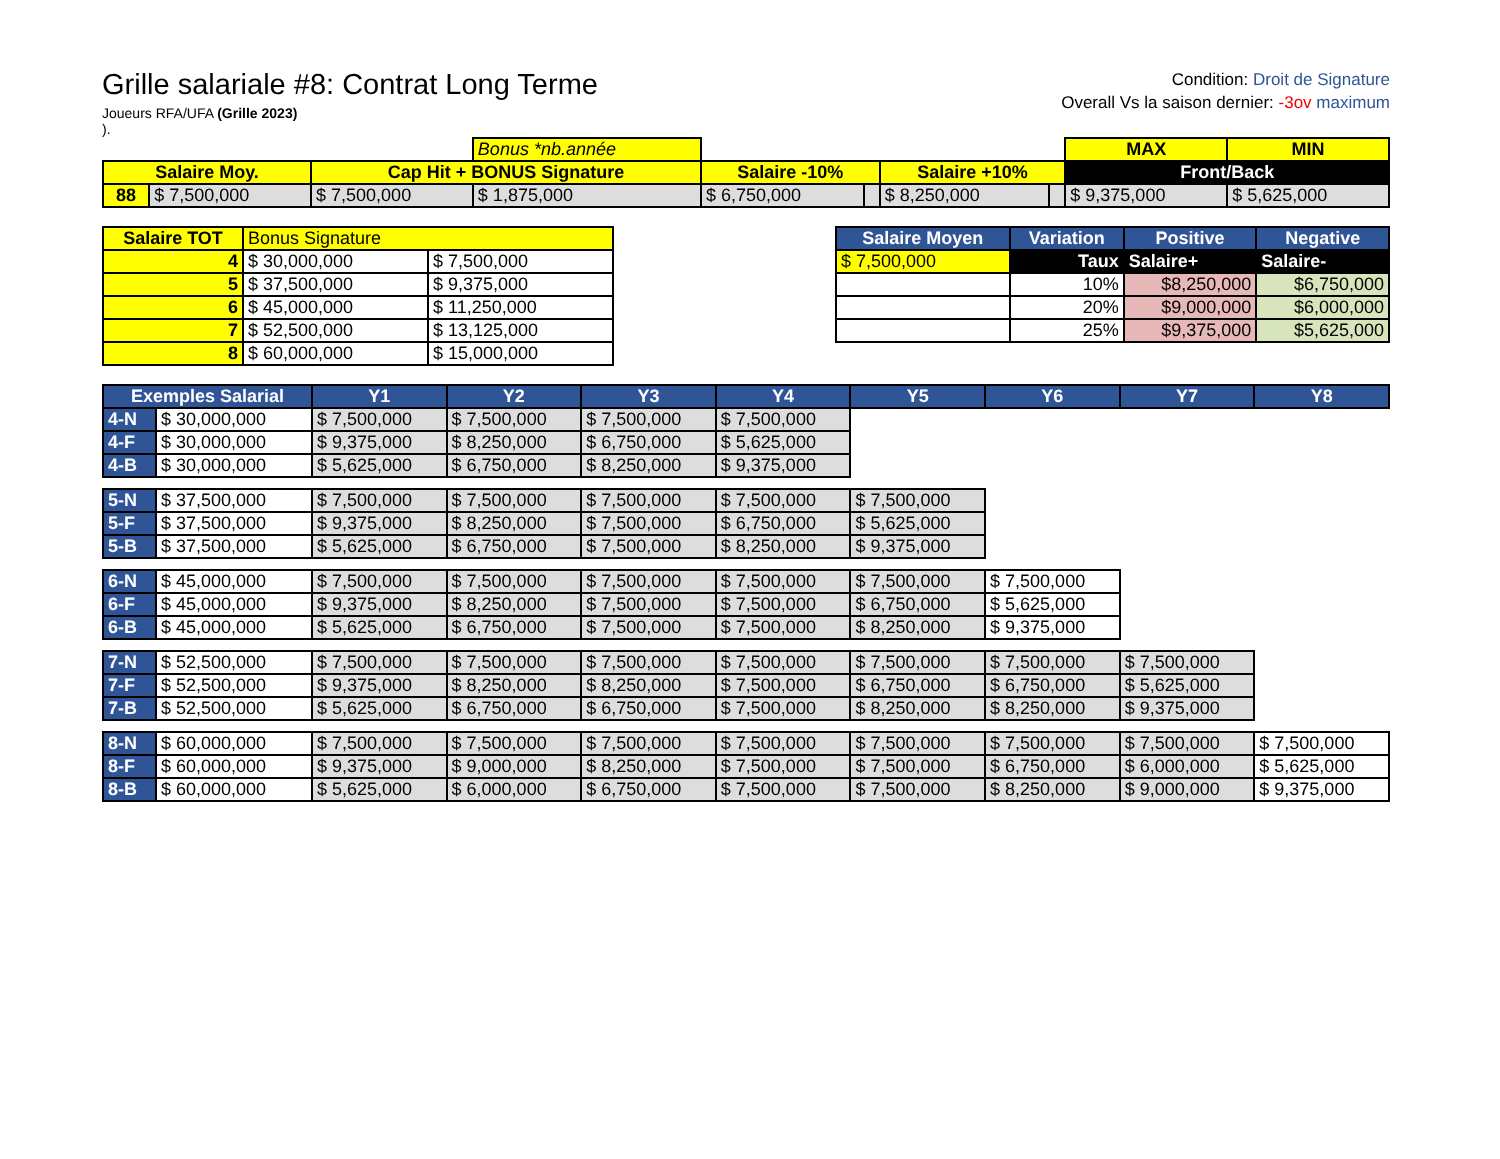Grille salariale #8: Contrat Long Terme
Joueurs RFA/UFA (Grille 2023)
).
Condition: Droit de Signature
Overall Vs la saison dernier: -3ov maximum
| | | | Bonus *nb.année | | | | | MAX | MIN |
| Salaire Moy. | | Cap Hit + BONUS Signature | | Salaire -10% | | Salaire +10% | | Front/Back | |
| 88 | $ 7,500,000 | $ 7,500,000 | $ 1,875,000 | $ 6,750,000 | | $ 8,250,000 | | $ 9,375,000 | $ 5,625,000 |
| Salaire TOT | Bonus Signature | |
| --- | --- | --- |
| 4 | $ 30,000,000 | $ 7,500,000 |
| 5 | $ 37,500,000 | $ 9,375,000 |
| 6 | $ 45,000,000 | $ 11,250,000 |
| 7 | $ 52,500,000 | $ 13,125,000 |
| 8 | $ 60,000,000 | $ 15,000,000 |
| Salaire Moyen | Variation | Positive | Negative |
| --- | --- | --- | --- |
| $ 7,500,000 | Taux | Salaire+ | Salaire- |
| | 10% | $8,250,000 | $6,750,000 |
| | 20% | $9,000,000 | $6,000,000 |
| | 25% | $9,375,000 | $5,625,000 |
| Exemples Salarial | | Y1 | Y2 | Y3 | Y4 | Y5 | Y6 | Y7 | Y8 |
| --- | --- | --- | --- | --- | --- | --- | --- | --- | --- |
| 4-N | $ 30,000,000 | $ 7,500,000 | $ 7,500,000 | $ 7,500,000 | $ 7,500,000 | | | | |
| 4-F | $ 30,000,000 | $ 9,375,000 | $ 8,250,000 | $ 6,750,000 | $ 5,625,000 | | | | |
| 4-B | $ 30,000,000 | $ 5,625,000 | $ 6,750,000 | $ 8,250,000 | $ 9,375,000 | | | | |
| 5-N | $ 37,500,000 | $ 7,500,000 | $ 7,500,000 | $ 7,500,000 | $ 7,500,000 | $ 7,500,000 | | | |
| 5-F | $ 37,500,000 | $ 9,375,000 | $ 8,250,000 | $ 7,500,000 | $ 6,750,000 | $ 5,625,000 | | | |
| 5-B | $ 37,500,000 | $ 5,625,000 | $ 6,750,000 | $ 7,500,000 | $ 8,250,000 | $ 9,375,000 | | | |
| 6-N | $ 45,000,000 | $ 7,500,000 | $ 7,500,000 | $ 7,500,000 | $ 7,500,000 | $ 7,500,000 | $ 7,500,000 | | |
| 6-F | $ 45,000,000 | $ 9,375,000 | $ 8,250,000 | $ 7,500,000 | $ 7,500,000 | $ 6,750,000 | $ 5,625,000 | | |
| 6-B | $ 45,000,000 | $ 5,625,000 | $ 6,750,000 | $ 7,500,000 | $ 7,500,000 | $ 8,250,000 | $ 9,375,000 | | |
| 7-N | $ 52,500,000 | $ 7,500,000 | $ 7,500,000 | $ 7,500,000 | $ 7,500,000 | $ 7,500,000 | $ 7,500,000 | $ 7,500,000 | |
| 7-F | $ 52,500,000 | $ 9,375,000 | $ 8,250,000 | $ 8,250,000 | $ 7,500,000 | $ 6,750,000 | $ 6,750,000 | $ 5,625,000 | |
| 7-B | $ 52,500,000 | $ 5,625,000 | $ 6,750,000 | $ 6,750,000 | $ 7,500,000 | $ 8,250,000 | $ 8,250,000 | $ 9,375,000 | |
| 8-N | $ 60,000,000 | $ 7,500,000 | $ 7,500,000 | $ 7,500,000 | $ 7,500,000 | $ 7,500,000 | $ 7,500,000 | $ 7,500,000 | $ 7,500,000 |
| 8-F | $ 60,000,000 | $ 9,375,000 | $ 9,000,000 | $ 8,250,000 | $ 7,500,000 | $ 7,500,000 | $ 6,750,000 | $ 6,000,000 | $ 5,625,000 |
| 8-B | $ 60,000,000 | $ 5,625,000 | $ 6,000,000 | $ 6,750,000 | $ 7,500,000 | $ 7,500,000 | $ 8,250,000 | $ 9,000,000 | $ 9,375,000 |